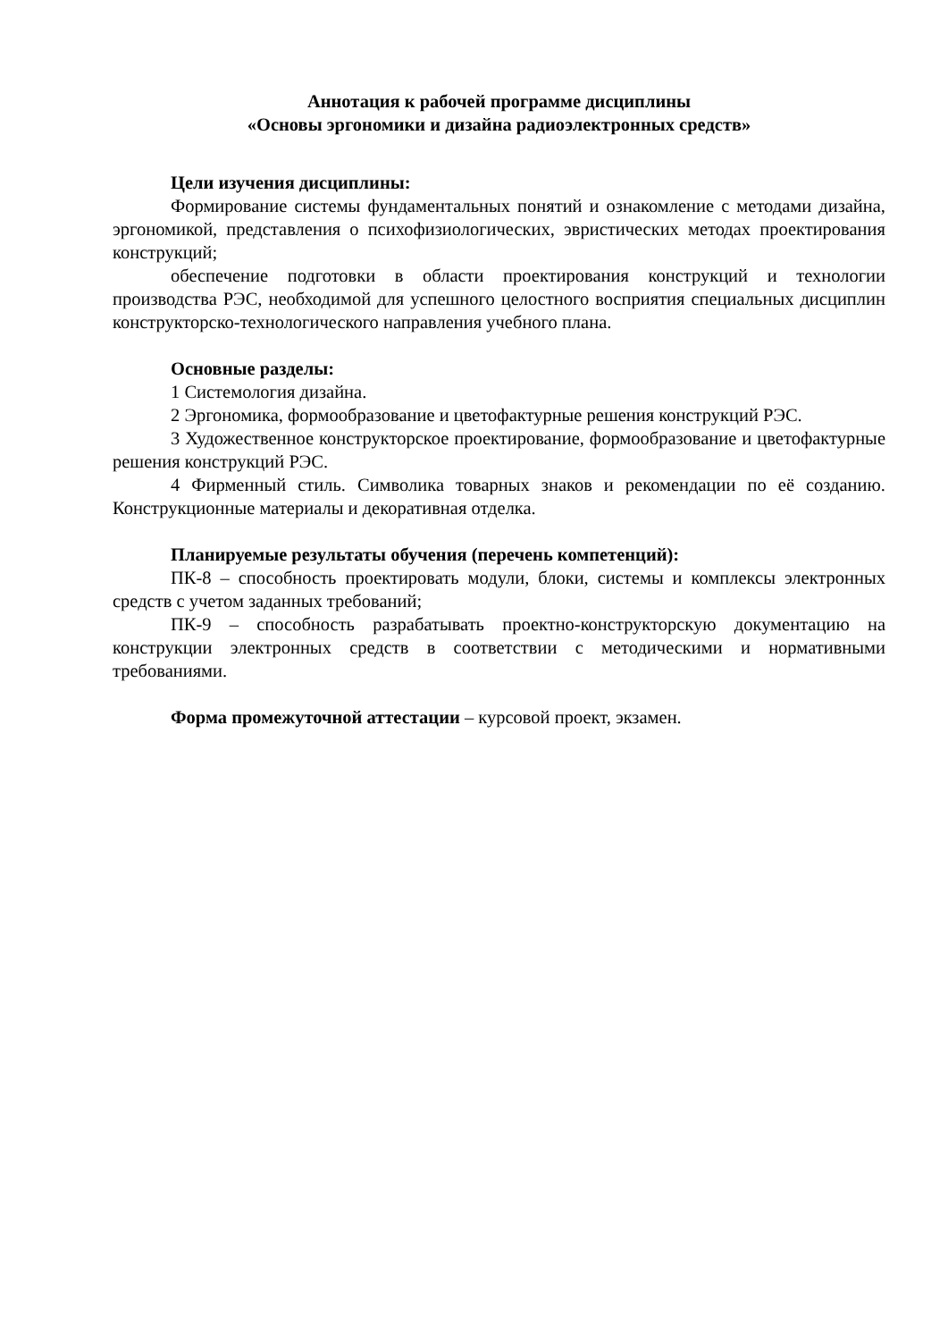Аннотация к рабочей программе дисциплины
«Основы эргономики и дизайна радиоэлектронных средств»
Цели изучения дисциплины:
Формирование системы фундаментальных понятий и ознакомление с методами дизайна, эргономикой, представления о психофизиологических, эвристических методах проектирования конструкций;
обеспечение подготовки в области проектирования конструкций и технологии производства РЭС, необходимой для успешного целостного восприятия специальных дисциплин конструкторско-технологического направления учебного плана.
Основные разделы:
1 Системология дизайна.
2 Эргономика, формообразование и цветофактурные решения конструкций РЭС.
3 Художественное конструкторское проектирование, формообразование и цветофактурные решения конструкций РЭС.
4 Фирменный стиль. Символика товарных знаков и рекомендации по её созданию. Конструкционные материалы и декоративная отделка.
Планируемые результаты обучения (перечень компетенций):
ПК-8 – способность проектировать модули, блоки, системы и комплексы электронных средств с учетом заданных требований;
ПК-9 – способность разрабатывать проектно-конструкторскую документацию на конструкции электронных средств в соответствии с методическими и нормативными требованиями.
Форма промежуточной аттестации – курсовой проект, экзамен.